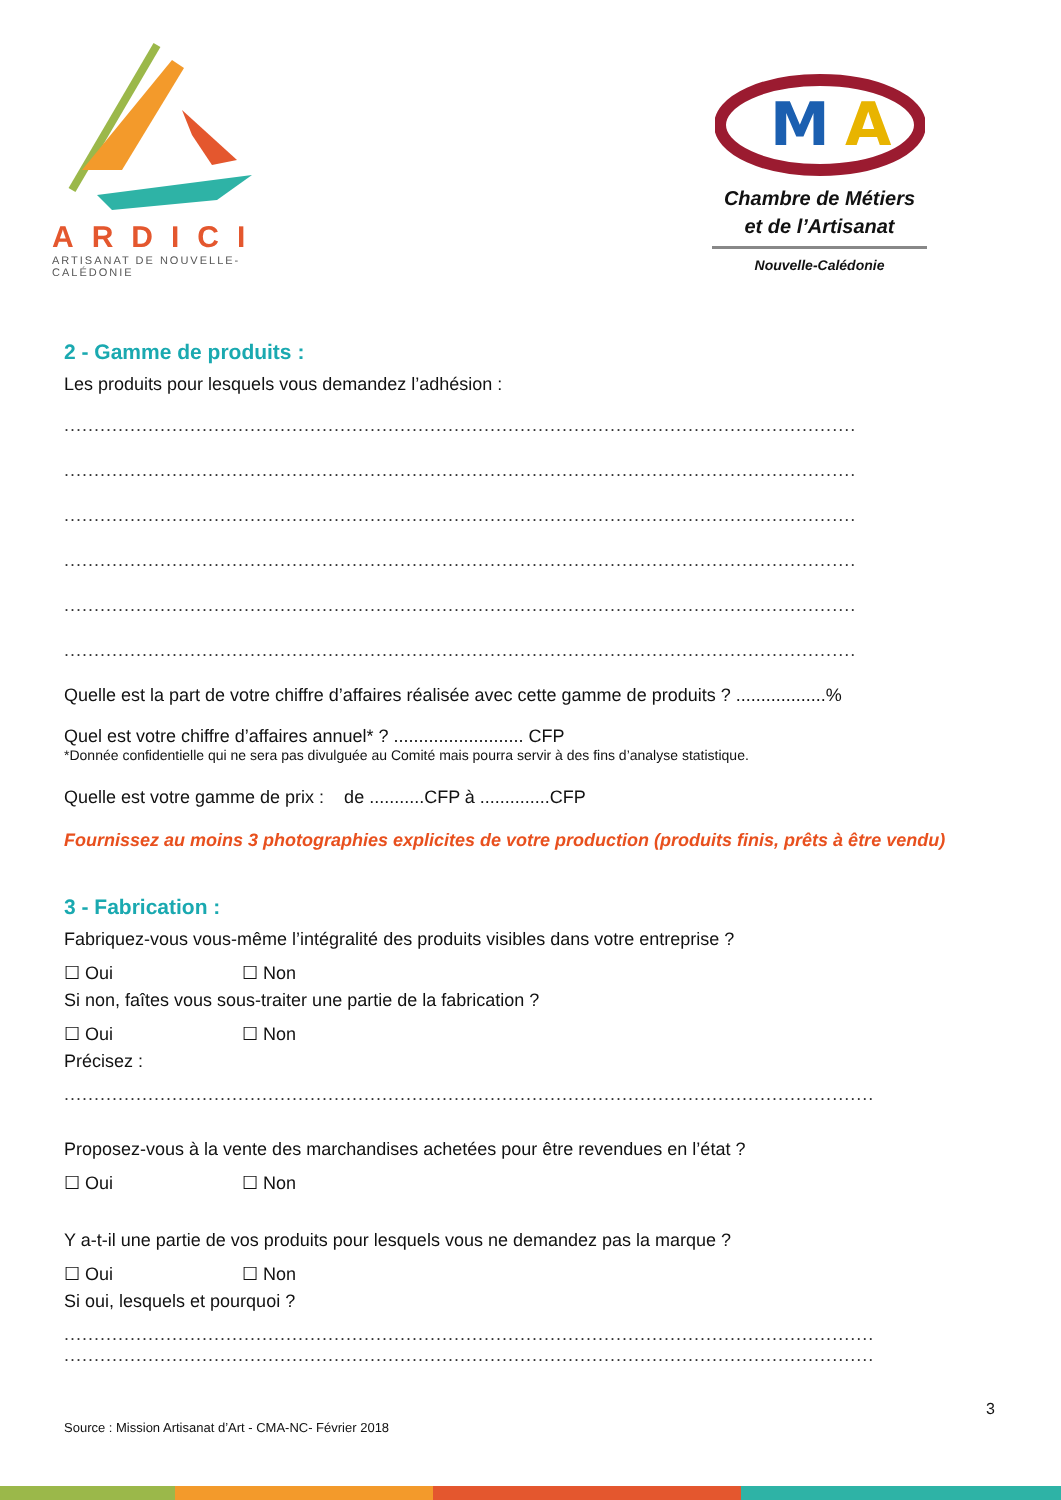ARDICI
ARTISANAT DE NOUVELLE-CALÉDONIE
M
A
Chambre de Métiers
et de l’Artisanat
Nouvelle-Calédonie
2 - Gamme de produits :
Les produits pour lesquels vous demandez l’adhésion :
....................................................................................................................................
....................................................................................................................................
....................................................................................................................................
....................................................................................................................................
....................................................................................................................................
....................................................................................................................................
Quelle est la part de votre chiffre d’affaires réalisée avec cette gamme de produits ? ..................%
Quel est votre chiffre d’affaires annuel* ? .......................... CFP
*Donnée confidentielle qui ne sera pas divulguée au Comité mais pourra servir à des fins d’analyse statistique.
Quelle est votre gamme de prix : de ...........CFP à ..............CFP
Fournissez au moins 3 photographies explicites de votre production (produits finis, prêts à être vendu)
3 - Fabrication :
Fabriquez-vous vous-même l’intégralité des produits visibles dans votre entreprise ?
☐ Oui ☐ Non
Si non, faîtes vous sous-traiter une partie de la fabrication ?
☐ Oui ☐ Non
Précisez :
.......................................................................................................................................
Proposez-vous à la vente des marchandises achetées pour être revendues en l’état ?
☐ Oui ☐ Non
Y a-t-il une partie de vos produits pour lesquels vous ne demandez pas la marque ?
☐ Oui ☐ Non
Si oui, lesquels et pourquoi ?
.......................................................................................................................................
.......................................................................................................................................
3
Source : Mission Artisanat d’Art - CMA-NC- Février 2018